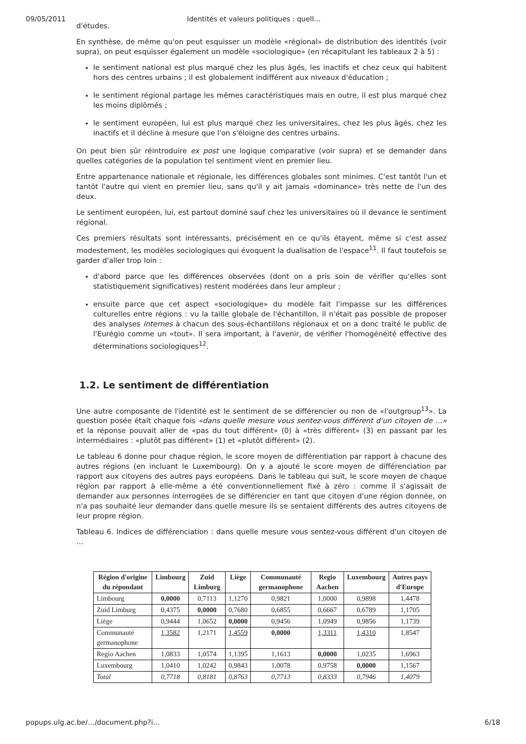09/05/2011 Identités et valeurs politiques : quell…
d'études.
En synthèse, de même qu'on peut esquisser un modèle «régional» de distribution des identités (voir supra), on peut esquisser également un modèle «sociologique» (en récapitulant les tableaux 2 à 5) :
le sentiment national est plus marqué chez les plus âgés, les inactifs et chez ceux qui habitent hors des centres urbains ; il est globalement indifférent aux niveaux d'éducation ;
le sentiment régional partage les mêmes caractéristiques mais en outre, il est plus marqué chez les moins diplômés ;
le sentiment européen, lui est plus marqué chez les universitaires, chez les plus âgés, chez les inactifs et il décline à mesure que l'on s'éloigne des centres urbains.
On peut bien sûr réintroduire ex post une logique comparative (voir supra) et se demander dans quelles catégories de la population tel sentiment vient en premier lieu.
Entre appartenance nationale et régionale, les différences globales sont minimes. C'est tantôt l'un et tantôt l'autre qui vient en premier lieu, sans qu'il y ait jamais «dominance» très nette de l'un des deux.
Le sentiment européen, lui, est partout dominé sauf chez les universitaires où il devance le sentiment régional.
Ces premiers résultats sont intéressants, précisément en ce qu'ils étayent, même si c'est assez modestement, les modèles sociologiques qui évoquent la dualisation de l'espace<sup>11</sup>. Il faut toutefois se garder d'aller trop loin :
d'abord parce que les différences observées (dont on a pris soin de vérifier qu'elles sont statistiquement significatives) restent modérées dans leur ampleur ;
ensuite parce que cet aspect «sociologique» du modèle fait l'impasse sur les différences culturelles entre régions : vu la taille globale de l'échantillon, il n'était pas possible de proposer des analyses internes à chacun des sous-échantillons régionaux et on a donc traité le public de l'Eurégio comme un «tout». Il sera important, à l'avenir, de vérifier l'homogénéité effective des déterminations sociologiques<sup>12</sup>.
1.2. Le sentiment de différentiation
Une autre composante de l'identité est le sentiment de se différencier ou non de «l'outgroup<sup>13</sup>». La question posée était chaque fois «dans quelle mesure vous sentez-vous différent d'un citoyen de …» et la réponse pouvait aller de «pas du tout différent» (0) à «très différent» (3) en passant par les intermédiaires : «plutôt pas différent» (1) et «plutôt différent» (2).
Le tableau 6 donne pour chaque région, le score moyen de différentiation par rapport à chacune des autres régions (en incluant le Luxembourg). On y a ajouté le score moyen de différenciation par rapport aux citoyens des autres pays européens. Dans le tableau qui suit, le score moyen de chaque région par rapport à elle-même a été conventionnellement fixé à zéro : comme il s'agissait de demander aux personnes interrogées de se différencier en tant que citoyen d'une région donnée, on n'a pas souhaité leur demander dans quelle mesure ils se sentaient différents des autres citoyens de leur propre région.
Tableau 6. Indices de différenciation : dans quelle mesure vous sentez-vous différent d'un citoyen de …
| Région d'origine du répondant | Limbourg | Zuid Limburg | Liège | Communauté germanophone | Regio Aachen | Luxembourg | Autres pays d'Europe |
| --- | --- | --- | --- | --- | --- | --- | --- |
| Limbourg | 0,0000 | 0,7113 | 1,1270 | 0,9821 | 1,0000 | 0,9898 | 1,4478 |
| Zuid Limburg | 0,4375 | 0,0000 | 0,7680 | 0,6855 | 0,6667 | 0,6789 | 1,1705 |
| Liège | 0,9444 | 1,0652 | 0,0000 | 0,9456 | 1,0949 | 0,9856 | 1,1739 |
| Communauté germanophone | 1,3582 | 1,2171 | 1,4559 | 0,0000 | 1,3311 | 1,4310 | 1,8547 |
| Regio Aachen | 1,0833 | 1,0574 | 1,1395 | 1,1613 | 0,0000 | 1,0235 | 1,6963 |
| Luxembourg | 1,0410 | 1,0242 | 0,9843 | 1,0078 | 0,9758 | 0,0000 | 1,1567 |
| Total | 0,7718 | 0,8181 | 0,8763 | 0,7713 | 0,8333 | 0,7946 | 1,4079 |
popups.ulg.ac.be/…/document.php?i… 6/18